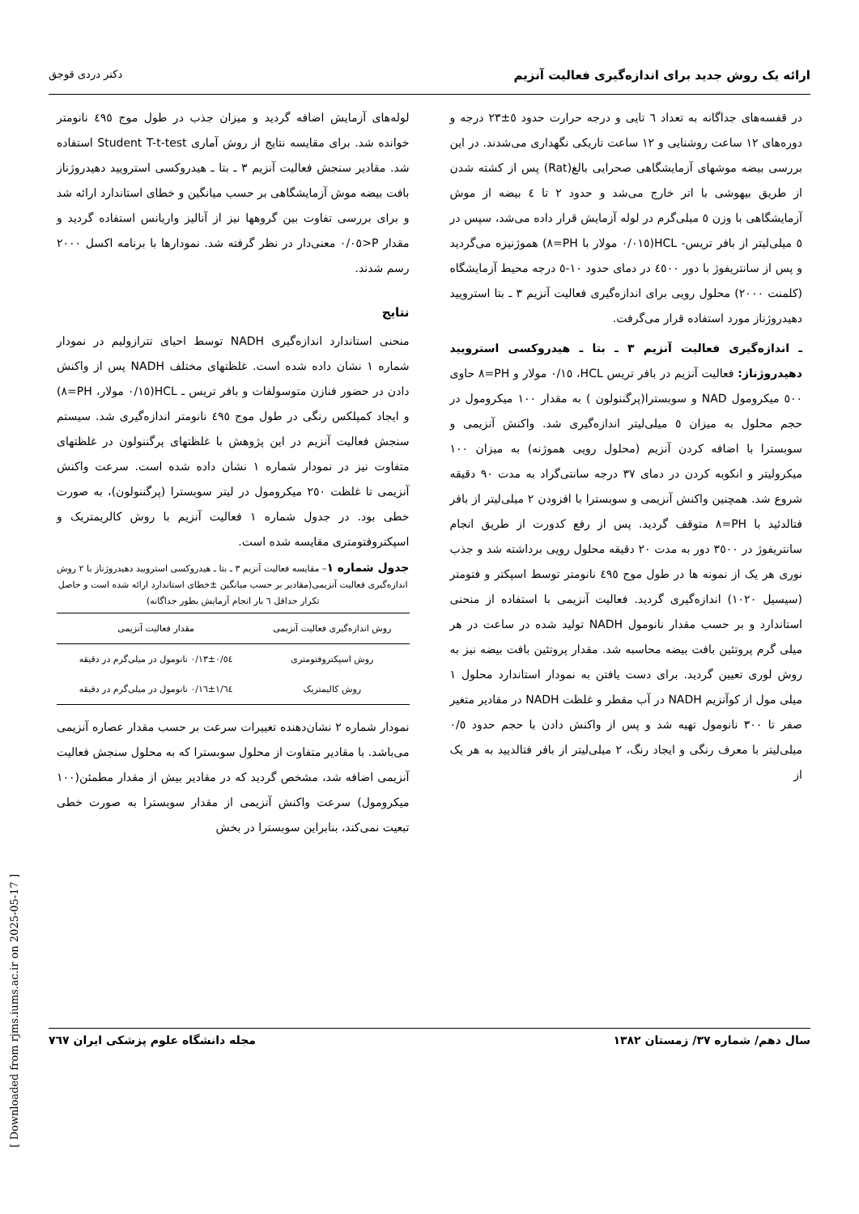ارائه یک روش جدید برای اندازه‌گیری فعالیت آنزیم دکتر دردی قوجق
در قفسه‌های جداگانه به تعداد ٦ تایی و درجه حرارت حدود ٥±٢٣ درجه و دوره‌های ١٢ ساعت روشنایی و ١٢ ساعت تاریکی نگهداری می‌شدند. در این بررسی بیضه موشهای آزمایشگاهی صحرایی بالغ(Rat) پس از کشته شدن از طریق بیهوشی با اتر خارج می‌شد و حدود ٢ تا ٤ بیضه از موش آزمایشگاهی با وزن ٥ میلی‌گرم در لوله آزمایش قرار داده می‌شد، سپس در ٥ میلی‌لیتر از بافر تریس- HCL(٠/٠١٥ مولار با PH=٨) هموژنیزه می‌گردید و پس از سانتریفوژ با دور ٤٥٠٠ در دمای حدود ١٠-٥ درجه محیط آزمایشگاه (کلمنت ٢٠٠٠) محلول رویی برای اندازه‌گیری فعالیت آنزیم ٣ ـ بتا استرویید دهیدروژناز مورد استفاده قرار می‌گرفت.
ـ اندازه‌گیری فعالیت آنزیم ٣ ـ بتا ـ هیدروکسی استرویید دهیدروژناز: فعالیت آنزیم در بافر تریس HCL، ٠/١٥ مولار و PH=٨ حاوی ٥٠٠ میکرومول NAD و سوبسترا(پرگننولون ) به مقدار ١٠٠ میکرومول در حجم محلول به میزان ٥ میلی‌لیتر اندازه‌گیری شد. واکنش آنزیمی و سوبسترا با اضافه کردن آنزیم (محلول رویی هموژنه) به میزان ١٠٠ میکرولیتر و انکوبه کردن در دمای ٣٧ درجه سانتی‌گراد به مدت ٩٠ دقیقه شروع شد. همچنین واکنش آنزیمی و سوبسترا با افزودن ٢ میلی‌لیتر از بافر فتالدئید با PH=٨ متوقف گردید. پس از رفع کدورت از طریق انجام سانتریفوژ در ٣٥٠٠ دور به مدت ٢٠ دقیقه محلول رویی برداشته شد و جذب نوری هر یک از نمونه ها در طول موج ٤٩٥ نانومتر توسط اسپکتر و فتومتر (سیسیل ١٠٢٠) اندازه‌گیری گردید. فعالیت آنزیمی با استفاده از منحنی استاندارد و بر حسب مقدار نانومول NADH تولید شده در ساعت در هر میلی گرم پروتئین بافت بیضه محاسبه شد. مقدار پروتئین بافت بیضه نیز به روش لوری تعیین گردید. برای دست یافتن به نمودار استاندارد محلول ١ میلی مول از کوآنزیم NADH در آب مقطر و غلظت NADH در مقادیر متغیر صفر تا ٣٠٠ نانومول تهیه شد و پس از واکنش دادن با حجم حدود ٠/٥ میلی‌لیتر با معرف رنگی و ایجاد رنگ، ٢ میلی‌لیتر از بافر فتالدیید به هر یک از
لوله‌های آزمایش اضافه گردید و میزان جذب در طول موج ٤٩٥ نانومتر خوانده شد. برای مقایسه نتایج از روش آماری Student T-t-test استفاده شد. مقادیر سنجش فعالیت آنزیم ٣ ـ بتا ـ هیدروکسی استرویید دهیدروژناز بافت بیضه موش آزمایشگاهی بر حسب میانگین و خطای استاندارد ارائه شد و برای بررسی تفاوت بین گروهها نیز از آنالیز واریانس استفاده گردید و مقدار P<٠/٠٥ معنی‌دار در نظر گرفته شد. نمودارها با برنامه اکسل ٢٠٠٠ رسم شدند.
نتایج
منحنی استاندارد اندازه‌گیری NADH توسط احیای تترازولیم در نمودار شماره ١ نشان داده شده است. غلظتهای مختلف NADH پس از واکنش دادن در حضور فنازن متوسولفات و بافر تریس ـ HCL(٠/١٥ مولار، PH=٨) و ایجاد کمپلکس رنگی در طول موج ٤٩٥ نانومتر اندازه‌گیری شد. سیستم سنجش فعالیت آنزیم در این پژوهش با غلظتهای پرگننولون در غلظتهای متفاوت نیز در نمودار شماره ١ نشان داده شده است. سرعت واکنش آنزیمی تا غلظت ٢٥٠ میکرومول در لیتر سوبسترا (پرگننولون)، به صورت خطی بود. در جدول شماره ١ فعالیت آنزیم با روش کالریمتریک و اسپکتروفتومتری مقایسه شده است.
جدول شماره ١– مقایسه فعالیت آنزیم ٣ ـ بتا ـ هیدروکسی استرویید دهیدروژناز با ٢ روش اندازه‌گیری فعالیت آنزیمی(مقادیر بر حسب میانگین ±خطای استاندارد ارائه شده است و حاصل تکرار حداقل ٦ بار انجام آزمایش بطور جداگانه)
| روش اندازه‌گیری فعالیت آنزیمی | مقدار فعالیت آنزیمی |
| --- | --- |
| روش اسپکتروفتومتری | ٠/٥٤±٠/١٣ نانومول در میلی‌گرم در دقیقه |
| روش کالیمتریک | ١/٦٤±٠/١٦ نانومول در میلی‌گرم در دقیقه |
نمودار شماره ٢ نشان‌دهنده تغییرات سرعت بر حسب مقدار عصاره آنزیمی می‌باشد. با مقادیر متفاوت از محلول سوبسترا که به محلول سنجش فعالیت آنزیمی اضافه شد، مشخص گردید که در مقادیر بیش از مقدار مطمئن(١٠٠ میکرومول) سرعت واکنش آنزیمی از مقدار سوبسترا به صورت خطی تبعیت نمی‌کند، بنابراین سوبسترا در بخش
سال دهم/ شماره ٣٧/ زمستان ١٣٨٢ مجله دانشگاه علوم پزشکی ایران ٧٦٧
[ Downloaded from rjms.iums.ac.ir on 2025-05-17 ]